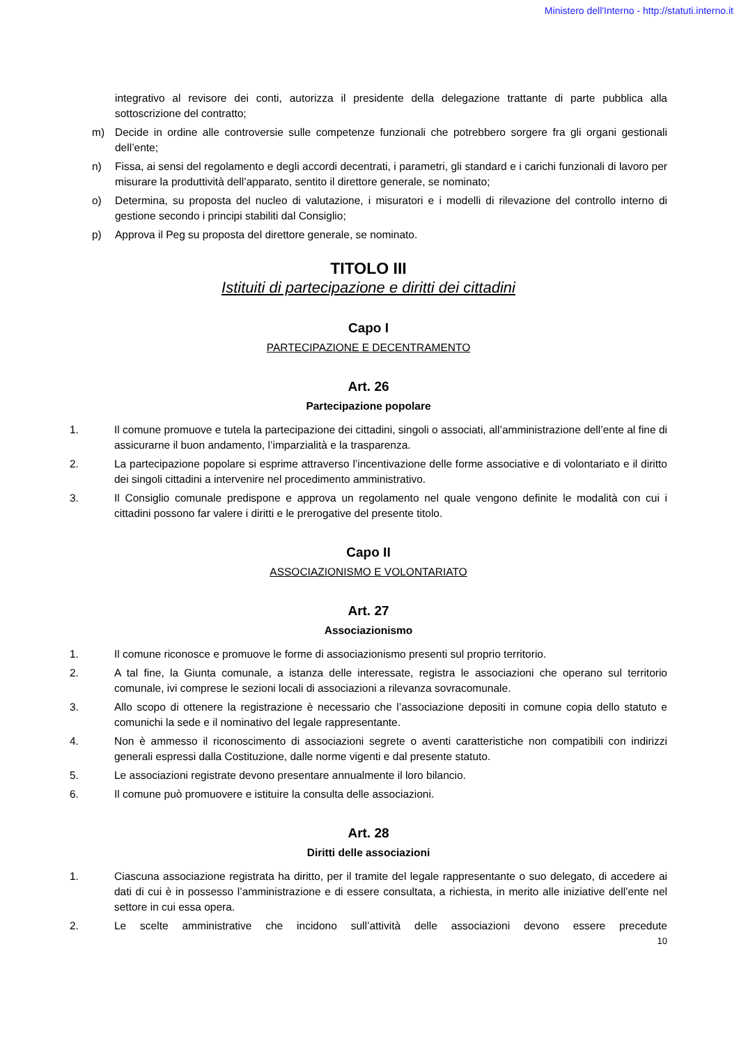Ministero dell'Interno - http://statuti.interno.it
integrativo al revisore dei conti, autorizza il presidente della delegazione trattante di parte pubblica alla sottoscrizione del contratto;
m) Decide in ordine alle controversie sulle competenze funzionali che potrebbero sorgere fra gli organi gestionali dell’ente;
n) Fissa, ai sensi del regolamento e degli accordi decentrati, i parametri, gli standard e i carichi funzionali di lavoro per misurare la produttività dell’apparato, sentito il direttore generale, se nominato;
o) Determina, su proposta del nucleo di valutazione, i misuratori e i modelli di rilevazione del controllo interno di gestione secondo i principi stabiliti dal Consiglio;
p) Approva il Peg su proposta del direttore generale, se nominato.
TITOLO III
Istituiti di partecipazione e diritti dei cittadini
Capo I
PARTECIPAZIONE E DECENTRAMENTO
Art. 26
Partecipazione popolare
1. Il comune promuove e tutela la partecipazione dei cittadini, singoli o associati, all’amministrazione dell’ente al fine di assicurarne il buon andamento, l’imparzialità e la trasparenza.
2. La partecipazione popolare si esprime attraverso l’incentivazione delle forme associative e di volontariato e il diritto dei singoli cittadini a intervenire nel procedimento amministrativo.
3. Il Consiglio comunale predispone e approva un regolamento nel quale vengono definite le modalità con cui i cittadini possono far valere i diritti e le prerogative del presente titolo.
Capo II
ASSOCIAZIONISMO E VOLONTARIATO
Art. 27
Associazionismo
1. Il comune riconosce e promuove le forme di associazionismo presenti sul proprio territorio.
2. A tal fine, la Giunta comunale, a istanza delle interessate, registra le associazioni che operano sul territorio comunale, ivi comprese le sezioni locali di associazioni a rilevanza sovracomunale.
3. Allo scopo di ottenere la registrazione è necessario che l’associazione depositi in comune copia dello statuto e comunichi la sede e il nominativo del legale rappresentante.
4. Non è ammesso il riconoscimento di associazioni segrete o aventi caratteristiche non compatibili con indirizzi generali espressi dalla Costituzione, dalle norme vigenti e dal presente statuto.
5. Le associazioni registrate devono presentare annualmente il loro bilancio.
6. Il comune può promuovere e istituire la consulta delle associazioni.
Art. 28
Diritti delle associazioni
1. Ciascuna associazione registrata ha diritto, per il tramite del legale rappresentante o suo delegato, di accedere ai dati di cui è in possesso l’amministrazione e di essere consultata, a richiesta, in merito alle iniziative dell’ente nel settore in cui essa opera.
2. Le scelte amministrative che incidono sull’attività delle associazioni devono essere precedute
10